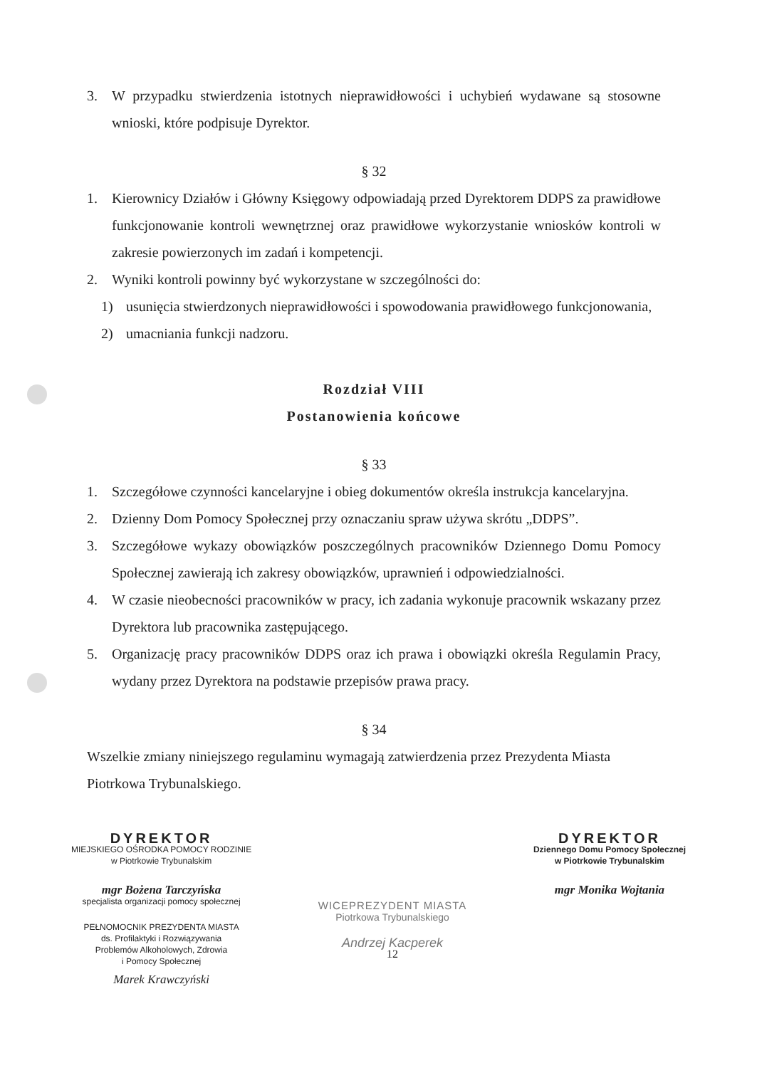3. W przypadku stwierdzenia istotnych nieprawidłowości i uchybień wydawane są stosowne wnioski, które podpisuje Dyrektor.
§ 32
1. Kierownicy Działów i Główny Księgowy odpowiadają przed Dyrektorem DDPS za prawidłowe funkcjonowanie kontroli wewnętrznej oraz prawidłowe wykorzystanie wniosków kontroli w zakresie powierzonych im zadań i kompetencji.
2. Wyniki kontroli powinny być wykorzystane w szczególności do:
1) usunięcia stwierdzonych nieprawidłowości i spowodowania prawidłowego funkcjonowania,
2) umacniania funkcji nadzoru.
Rozdział VIII
Postanowienia końcowe
§ 33
1. Szczegółowe czynności kancelaryjne i obieg dokumentów określa instrukcja kancelaryjna.
2. Dzienny Dom Pomocy Społecznej przy oznaczaniu spraw używa skrótu „DDPS”.
3. Szczegółowe wykazy obowiązków poszczególnych pracowników Dziennego Domu Pomocy Społecznej zawierają ich zakresy obowiązków, uprawnień i odpowiedzialności.
4. W czasie nieobecności pracowników w pracy, ich zadania wykonuje pracownik wskazany przez Dyrektora lub pracownika zastępującego.
5. Organizację pracy pracowników DDPS oraz ich prawa i obowiązki określa Regulamin Pracy, wydany przez Dyrektora na podstawie przepisów prawa pracy.
§ 34
Wszelkie zmiany niniejszego regulaminu wymagają zatwierdzenia przez Prezydenta Miasta Piotrkowa Trybunalskiego.
DYREKTOR
MIEJSKIEGO OŚRODKA POMOCY RODZINIE
w Piotrkowie Trybunalskim
mgr Bożena Tarczyńska
specjalista organizacji pomocy społecznej
PEŁNOMOCNIK PREZYDENTA MIASTA
ds. Profilaktyki i Rozwiązywania
Problemów Alkoholowych, Zdrowia
i Pomocy Społecznej
Marek Krawczyński
WICEPREZYDENT MIASTA
Piotrkowa Trybunalskiego
Andrzej Kacperek
12
DYREKTOR
Dziennego Domu Pomocy Społecznej
w Piotrkowie Trybunalskim
mgr Monika Wojtania